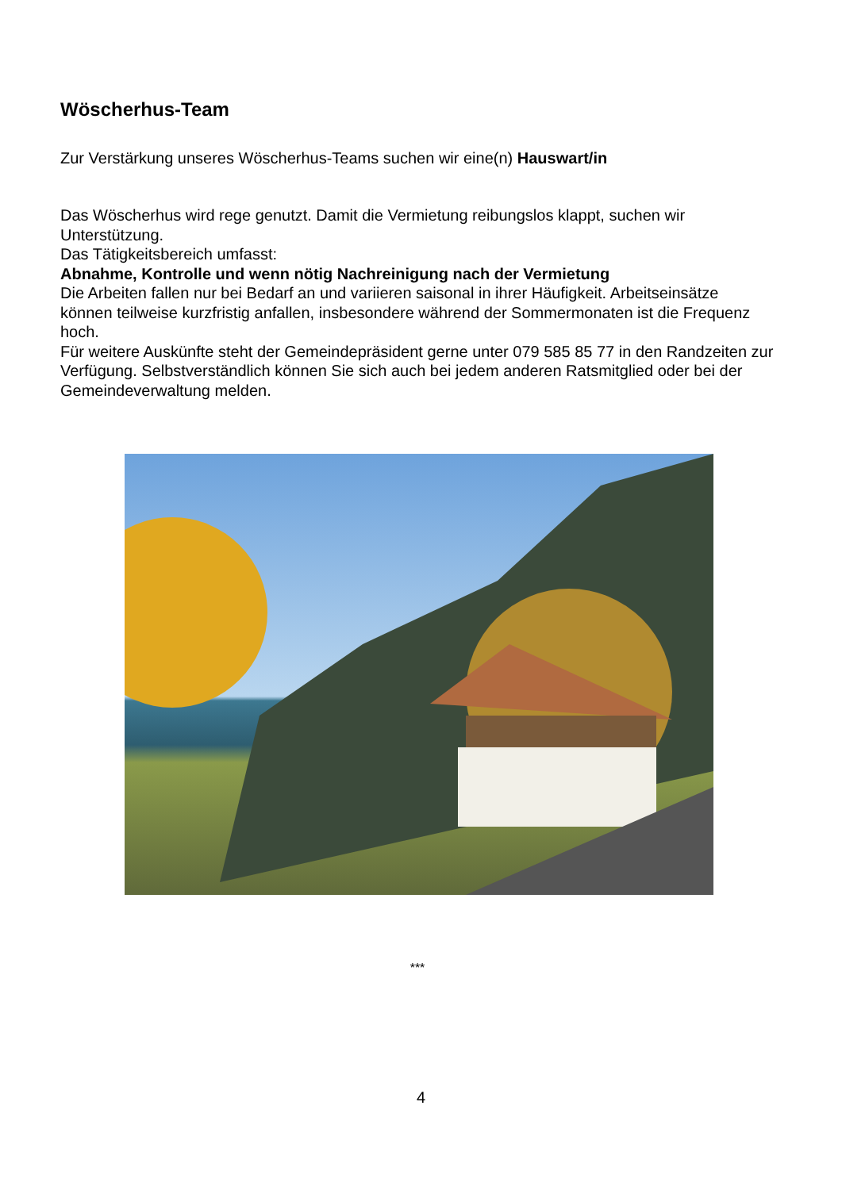Wöscherhus-Team
Zur Verstärkung unseres Wöscherhus-Teams suchen wir eine(n) Hauswart/in
Das Wöscherhus wird rege genutzt. Damit die Vermietung reibungslos klappt, suchen wir Unterstützung.
Das Tätigkeitsbereich umfasst:
Abnahme, Kontrolle und wenn nötig Nachreinigung nach der Vermietung
Die Arbeiten fallen nur bei Bedarf an und variieren saisonal in ihrer Häufigkeit. Arbeitseinsätze können teilweise kurzfristig anfallen, insbesondere während der Sommermonaten ist die Frequenz hoch.
Für weitere Auskünfte steht der Gemeindepräsident gerne unter 079 585 85 77 in den Randzeiten zur Verfügung. Selbstverständlich können Sie sich auch bei jedem anderen Ratsmitglied oder bei der Gemeindeverwaltung melden.
***
4